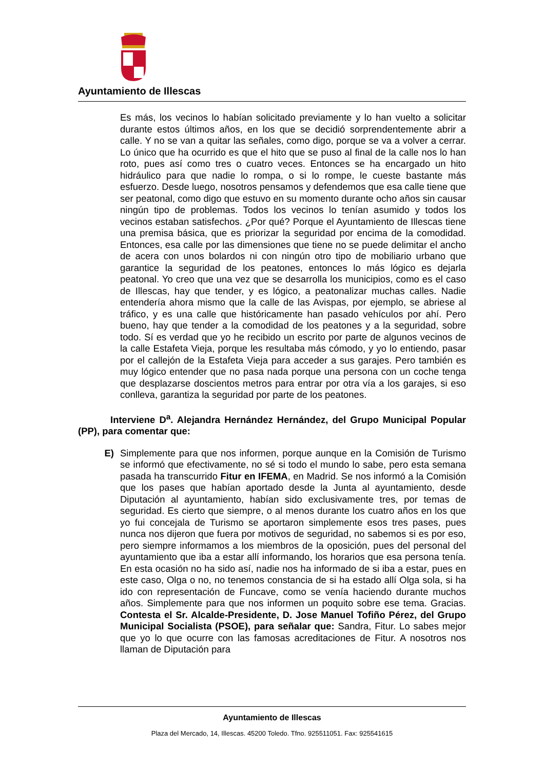Ayuntamiento de Illescas
Es más, los vecinos lo habían solicitado previamente y lo han vuelto a solicitar durante estos últimos años, en los que se decidió sorprendentemente abrir a calle. Y no se van a quitar las señales, como digo, porque se va a volver a cerrar. Lo único que ha ocurrido es que el hito que se puso al final de la calle nos lo han roto, pues así como tres o cuatro veces. Entonces se ha encargado un hito hidráulico para que nadie lo rompa, o si lo rompe, le cueste bastante más esfuerzo. Desde luego, nosotros pensamos y defendemos que esa calle tiene que ser peatonal, como digo que estuvo en su momento durante ocho años sin causar ningún tipo de problemas. Todos los vecinos lo tenían asumido y todos los vecinos estaban satisfechos. ¿Por qué? Porque el Ayuntamiento de Illescas tiene una premisa básica, que es priorizar la seguridad por encima de la comodidad. Entonces, esa calle por las dimensiones que tiene no se puede delimitar el ancho de acera con unos bolardos ni con ningún otro tipo de mobiliario urbano que garantice la seguridad de los peatones, entonces lo más lógico es dejarla peatonal. Yo creo que una vez que se desarrolla los municipios, como es el caso de Illescas, hay que tender, y es lógico, a peatonalizar muchas calles. Nadie entendería ahora mismo que la calle de las Avispas, por ejemplo, se abriese al tráfico, y es una calle que históricamente han pasado vehículos por ahí. Pero bueno, hay que tender a la comodidad de los peatones y a la seguridad, sobre todo. Sí es verdad que yo he recibido un escrito por parte de algunos vecinos de la calle Estafeta Vieja, porque les resultaba más cómodo, y yo lo entiendo, pasar por el callejón de la Estafeta Vieja para acceder a sus garajes. Pero también es muy lógico entender que no pasa nada porque una persona con un coche tenga que desplazarse doscientos metros para entrar por otra vía a los garajes, si eso conlleva, garantiza la seguridad por parte de los peatones.
Interviene D<sup>a</sup>. Alejandra Hernández Hernández, del Grupo Municipal Popular (PP), para comentar que:
E) Simplemente para que nos informen, porque aunque en la Comisión de Turismo se informó que efectivamente, no sé si todo el mundo lo sabe, pero esta semana pasada ha transcurrido Fitur en IFEMA, en Madrid. Se nos informó a la Comisión que los pases que habían aportado desde la Junta al ayuntamiento, desde Diputación al ayuntamiento, habían sido exclusivamente tres, por temas de seguridad. Es cierto que siempre, o al menos durante los cuatro años en los que yo fui concejala de Turismo se aportaron simplemente esos tres pases, pues nunca nos dijeron que fuera por motivos de seguridad, no sabemos si es por eso, pero siempre informamos a los miembros de la oposición, pues del personal del ayuntamiento que iba a estar allí informando, los horarios que esa persona tenía. En esta ocasión no ha sido así, nadie nos ha informado de si iba a estar, pues en este caso, Olga o no, no tenemos constancia de si ha estado allí Olga sola, si ha ido con representación de Funcave, como se venía haciendo durante muchos años. Simplemente para que nos informen un poquito sobre ese tema. Gracias. Contesta el Sr. Alcalde-Presidente, D. Jose Manuel Tofiño Pérez, del Grupo Municipal Socialista (PSOE), para señalar que: Sandra, Fitur. Lo sabes mejor que yo lo que ocurre con las famosas acreditaciones de Fitur. A nosotros nos llaman de Diputación para
Ayuntamiento de Illescas
Plaza del Mercado, 14, Illescas. 45200 Toledo. Tfno. 925511051. Fax: 925541615